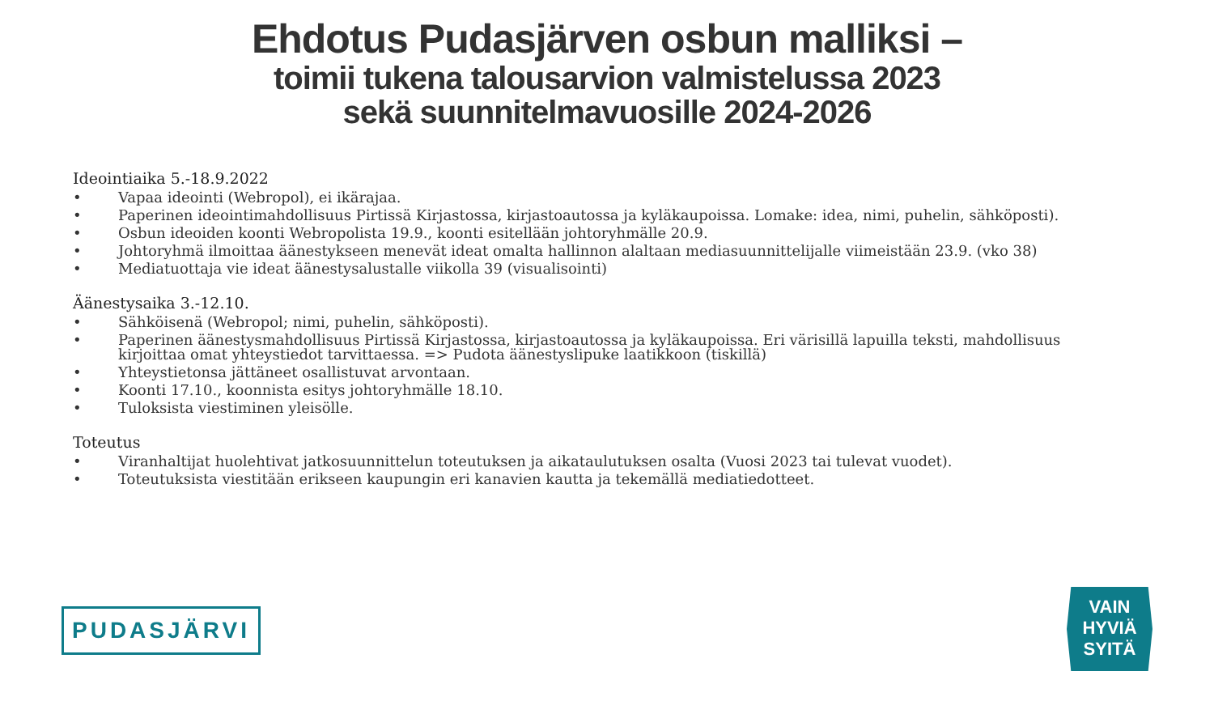Ehdotus Pudasjärven osbun malliksi –
toimii tukena talousarvion valmistelussa 2023
sekä suunnitelmavuosille 2024-2026
Ideointiaika 5.-18.9.2022
• Vapaa ideointi (Webropol), ei ikärajaa.
• Paperinen ideointimahdollisuus Pirtissä Kirjastossa, kirjastoautossa ja kyläkaupoissa. Lomake: idea, nimi, puhelin, sähköposti).
• Osbun ideoiden koonti Webropolista 19.9., koonti esitellään johtoryhmälle 20.9.
• Johtoryhmä ilmoittaa äänestykseen menevät ideat omalta hallinnon alaltaan mediasuunnittelijalle viimeistään 23.9. (vko 38)
• Mediatuottaja vie ideat äänestysalustalle viikolla 39 (visualisointi)
Äänestysaika 3.-12.10.
• Sähköisenä (Webropol; nimi, puhelin, sähköposti).
• Paperinen äänestysmahdollisuus Pirtissä Kirjastossa, kirjastoautossa ja kyläkaupoissa. Eri värisillä lapuilla teksti, mahdollisuus kirjoittaa omat yhteystiedot tarvittaessa. => Pudota äänestyslipuke laatikkoon (tiskillä)
• Yhteystietonsa jättäneet osallistuvat arvontaan.
• Koonti 17.10., koonnista esitys johtoryhmälle 18.10.
• Tuloksista viestiminen yleisölle.
Toteutus
• Viranhaltijat huolehtivat jatkosuunnittelun toteutuksen ja aikataulutuksen osalta (Vuosi 2023 tai tulevat vuodet).
• Toteutuksista viestitään erikseen kaupungin eri kanavien kautta ja tekemällä mediatiedotteet.
PUDASJÄRVI
VAIN
HYVIÄ
SYITÄ